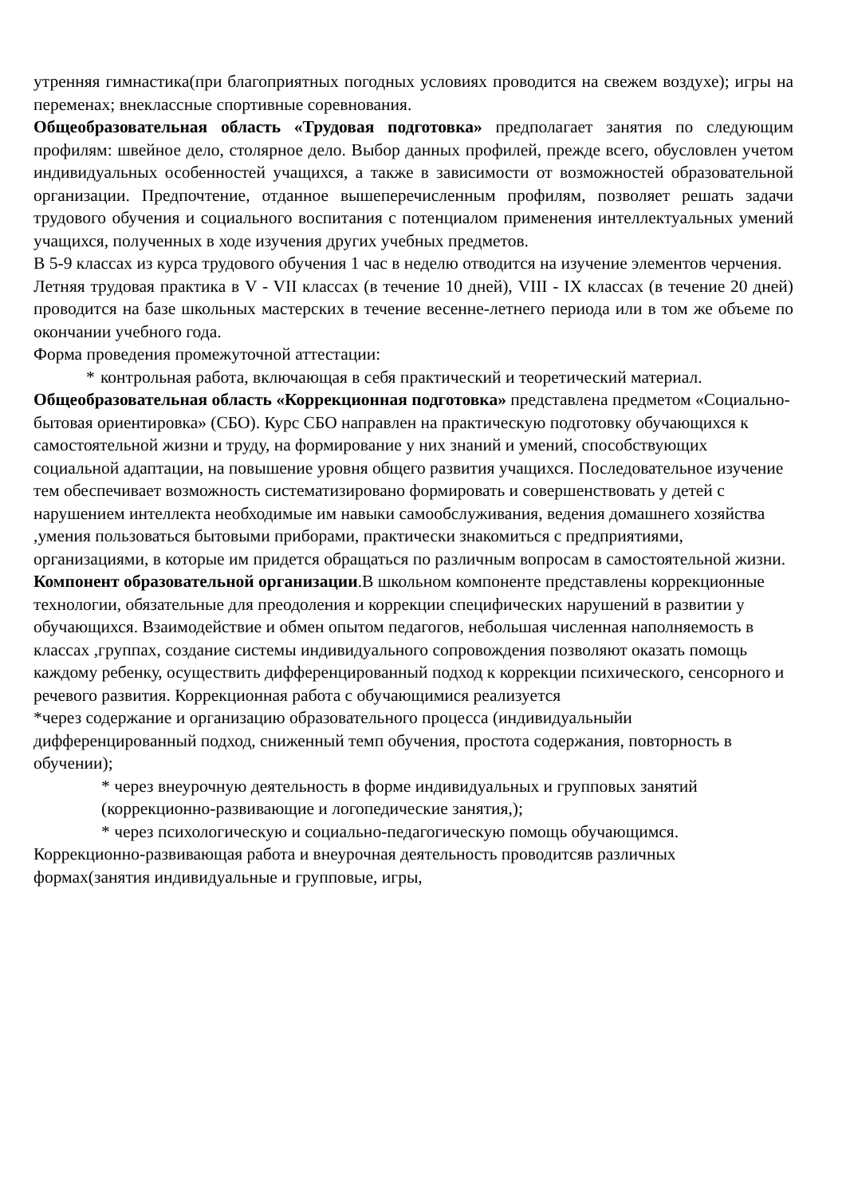утренняя гимнастика(при благоприятных погодных условиях проводится на свежем воздухе); игры на переменах; внеклассные спортивные соревнования.
Общеобразовательная область «Трудовая подготовка» предполагает занятия по следующим профилям: швейное дело, столярное дело. Выбор данных профилей, прежде всего, обусловлен учетом индивидуальных особенностей учащихся, а также в зависимости от возможностей образовательной организации. Предпочтение, отданное вышеперечисленным профилям, позволяет решать задачи трудового обучения и социального воспитания с потенциалом применения интеллектуальных умений учащихся, полученных в ходе изучения других учебных предметов.
В 5-9 классах из курса трудового обучения 1 час в неделю отводится на изучение элементов черчения.
Летняя трудовая практика в V - VII классах (в течение 10 дней), VIII - IX классах (в течение 20 дней) проводится на базе школьных мастерских в течение весенне-летнего периода или в том же объеме по окончании учебного года.
Форма проведения промежуточной аттестации:
* контрольная работа, включающая в себя практический и теоретический материал.
Общеобразовательная область «Коррекционная подготовка» представлена предметом «Социально-бытовая ориентировка» (СБО). Курс СБО направлен на практическую подготовку обучающихся к самостоятельной жизни и труду, на формирование у них знаний и умений, способствующих социальной адаптации, на повышение уровня общего развития учащихся. Последовательное изучение тем обеспечивает возможность систематизировано формировать и совершенствовать у детей с нарушением интеллекта необходимые им навыки самообслуживания, ведения домашнего хозяйства ,умения пользоваться бытовыми приборами, практически знакомиться с предприятиями, организациями, в которые им придется обращаться по различным вопросам в самостоятельной жизни. Компонент образовательной организации.В школьном компоненте представлены коррекционные технологии, обязательные для преодоления и коррекции специфических нарушений в развитии у обучающихся. Взаимодействие и обмен опытом педагогов, небольшая численная наполняемость в классах ,группах, создание системы индивидуального сопровождения позволяют оказать помощь каждому ребенку, осуществить дифференцированный подход к коррекции психического, сенсорного и речевого развития. Коррекционная работа с обучающимися реализуется
*через содержание и организацию образовательного процесса (индивидуальныйи дифференцированный подход, сниженный темп обучения, простота содержания, повторность в обучении);
* через внеурочную деятельность в форме индивидуальных и групповых занятий (коррекционно-развивающие и логопедические занятия,);
* через психологическую и социально-педагогическую помощь обучающимся.
Коррекционно-развивающая работа и внеурочная деятельность проводитсяв различных формах(занятия индивидуальные и групповые, игры,